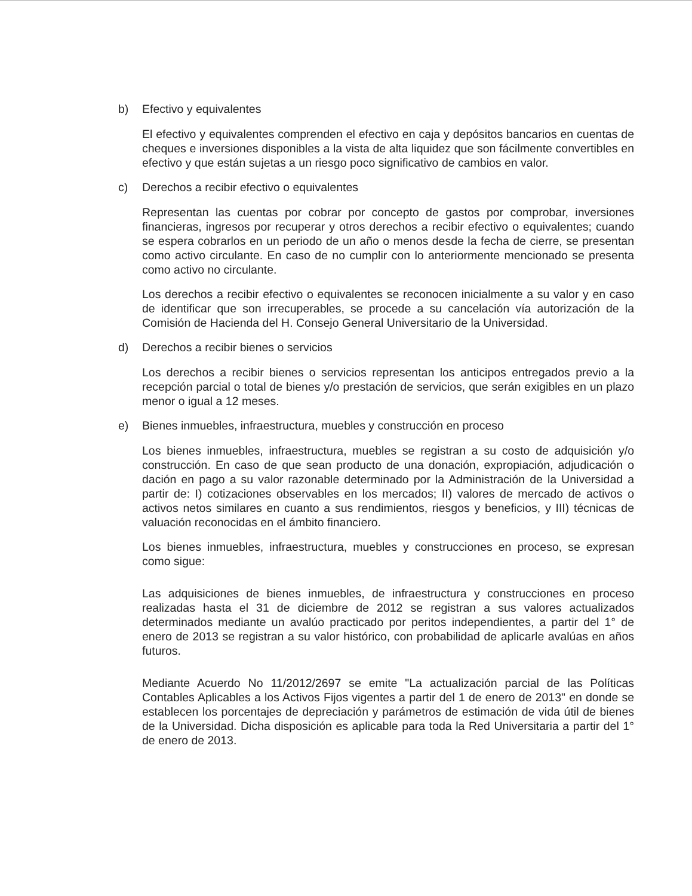b) Efectivo y equivalentes
El efectivo y equivalentes comprenden el efectivo en caja y depósitos bancarios en cuentas de cheques e inversiones disponibles a la vista de alta liquidez que son fácilmente convertibles en efectivo y que están sujetas a un riesgo poco significativo de cambios en valor.
c) Derechos a recibir efectivo o equivalentes
Representan las cuentas por cobrar por concepto de gastos por comprobar, inversiones financieras, ingresos por recuperar y otros derechos a recibir efectivo o equivalentes; cuando se espera cobrarlos en un periodo de un año o menos desde la fecha de cierre, se presentan como activo circulante. En caso de no cumplir con lo anteriormente mencionado se presenta como activo no circulante.
Los derechos a recibir efectivo o equivalentes se reconocen inicialmente a su valor y en caso de identificar que son irrecuperables, se procede a su cancelación vía autorización de la Comisión de Hacienda del H. Consejo General Universitario de la Universidad.
d) Derechos a recibir bienes o servicios
Los derechos a recibir bienes o servicios representan los anticipos entregados previo a la recepción parcial o total de bienes y/o prestación de servicios, que serán exigibles en un plazo menor o igual a 12 meses.
e) Bienes inmuebles, infraestructura, muebles y construcción en proceso
Los bienes inmuebles, infraestructura, muebles se registran a su costo de adquisición y/o construcción. En caso de que sean producto de una donación, expropiación, adjudicación o dación en pago a su valor razonable determinado por la Administración de la Universidad a partir de: I) cotizaciones observables en los mercados; II) valores de mercado de activos o activos netos similares en cuanto a sus rendimientos, riesgos y beneficios, y III) técnicas de valuación reconocidas en el ámbito financiero.
Los bienes inmuebles, infraestructura, muebles y construcciones en proceso, se expresan como sigue:
Las adquisiciones de bienes inmuebles, de infraestructura y construcciones en proceso realizadas hasta el 31 de diciembre de 2012 se registran a sus valores actualizados determinados mediante un avalúo practicado por peritos independientes, a partir del 1° de enero de 2013 se registran a su valor histórico, con probabilidad de aplicarle avalúas en años futuros.
Mediante Acuerdo No 11/2012/2697 se emite "La actualización parcial de las Políticas Contables Aplicables a los Activos Fijos vigentes a partir del 1 de enero de 2013" en donde se establecen los porcentajes de depreciación y parámetros de estimación de vida útil de bienes de la Universidad. Dicha disposición es aplicable para toda la Red Universitaria a partir del 1° de enero de 2013.